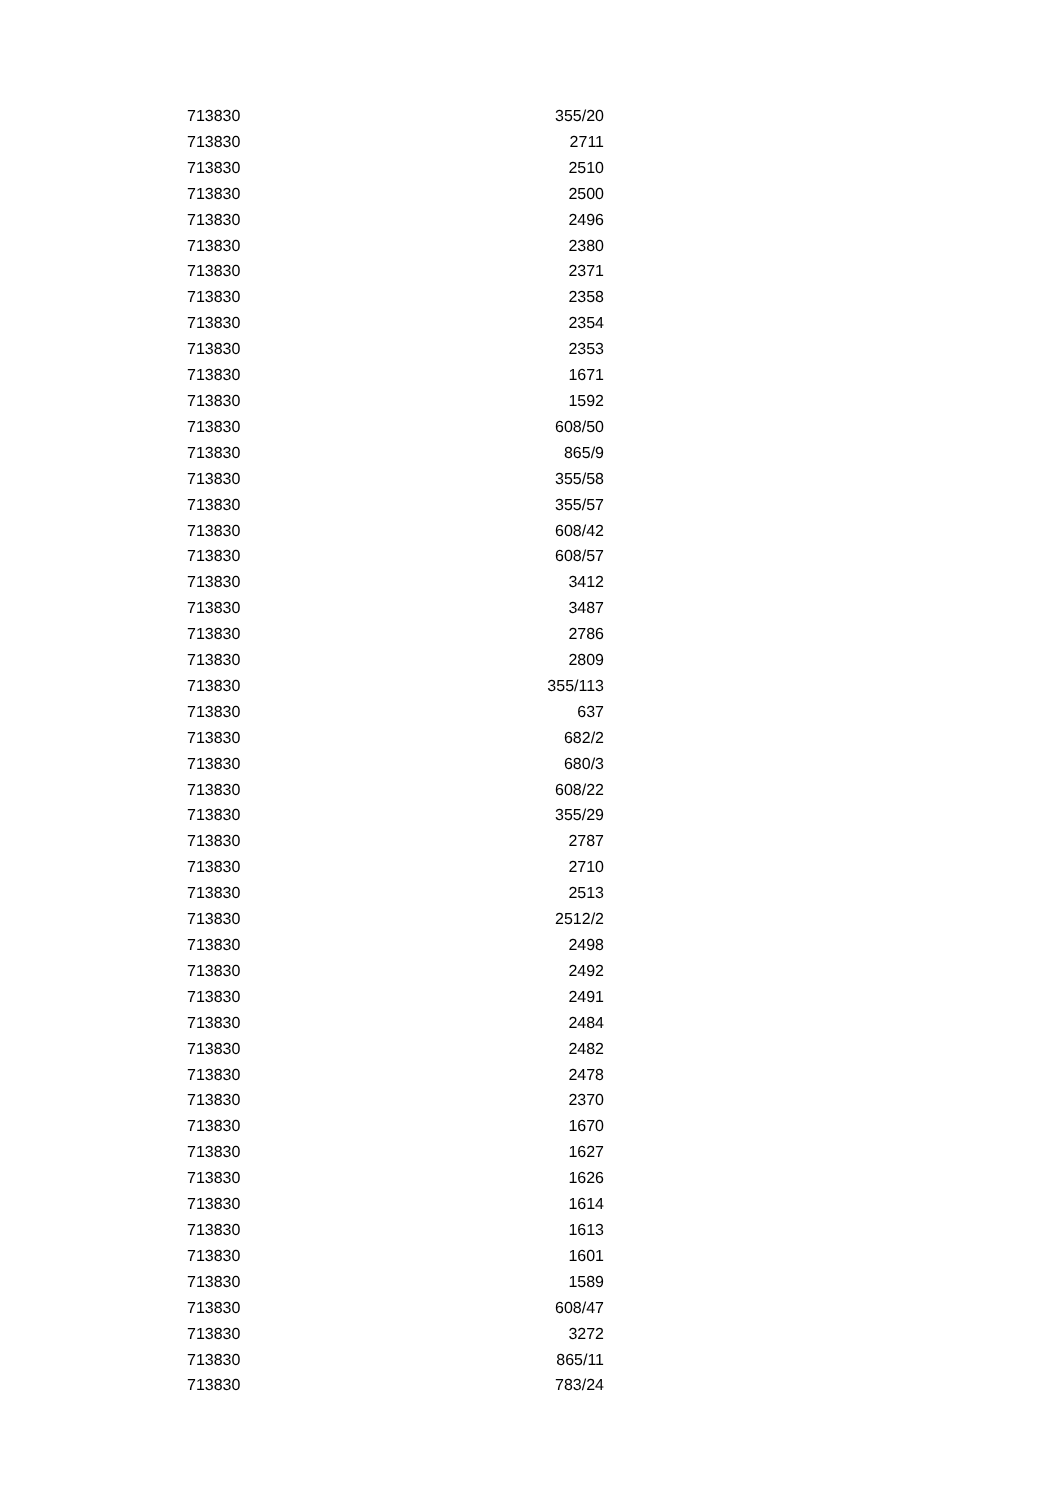| 713830 | 355/20 |
| 713830 | 2711 |
| 713830 | 2510 |
| 713830 | 2500 |
| 713830 | 2496 |
| 713830 | 2380 |
| 713830 | 2371 |
| 713830 | 2358 |
| 713830 | 2354 |
| 713830 | 2353 |
| 713830 | 1671 |
| 713830 | 1592 |
| 713830 | 608/50 |
| 713830 | 865/9 |
| 713830 | 355/58 |
| 713830 | 355/57 |
| 713830 | 608/42 |
| 713830 | 608/57 |
| 713830 | 3412 |
| 713830 | 3487 |
| 713830 | 2786 |
| 713830 | 2809 |
| 713830 | 355/113 |
| 713830 | 637 |
| 713830 | 682/2 |
| 713830 | 680/3 |
| 713830 | 608/22 |
| 713830 | 355/29 |
| 713830 | 2787 |
| 713830 | 2710 |
| 713830 | 2513 |
| 713830 | 2512/2 |
| 713830 | 2498 |
| 713830 | 2492 |
| 713830 | 2491 |
| 713830 | 2484 |
| 713830 | 2482 |
| 713830 | 2478 |
| 713830 | 2370 |
| 713830 | 1670 |
| 713830 | 1627 |
| 713830 | 1626 |
| 713830 | 1614 |
| 713830 | 1613 |
| 713830 | 1601 |
| 713830 | 1589 |
| 713830 | 608/47 |
| 713830 | 3272 |
| 713830 | 865/11 |
| 713830 | 783/24 |